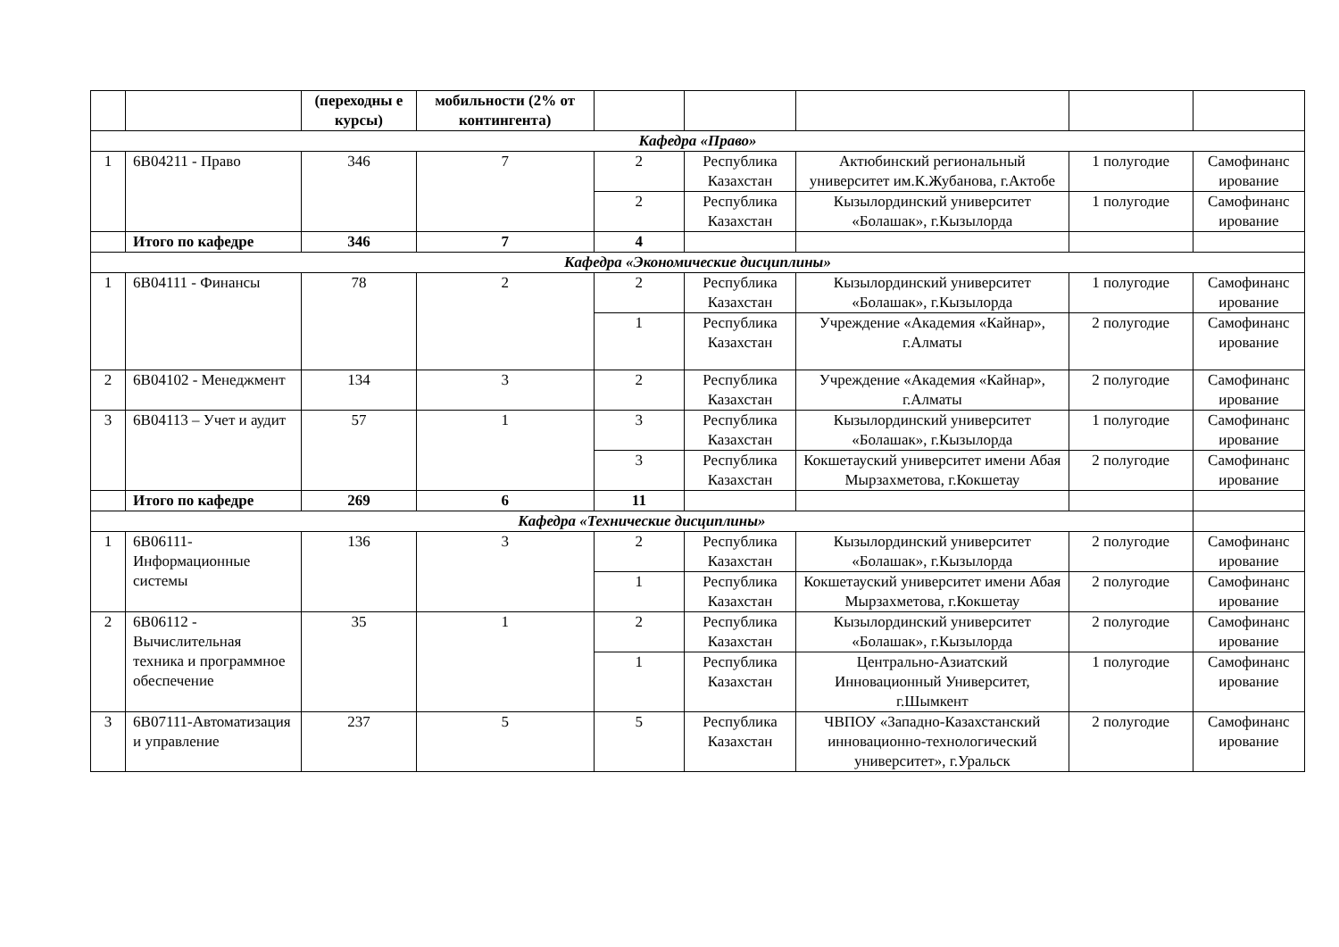| | | (переходны е курсы) | мобильности (2% от контингента) | | | | | |
| --- | --- | --- | --- | --- | --- | --- | --- | --- |
| Кафедра «Право» | | | | | | | | |
| 1 | 6В04211 - Право | 346 | 7 | 2 | Республика Казахстан | Актюбинский региональный университет им.К.Жубанова, г.Актобе | 1 полугодие | Самофинанс ирование |
| | | | | 2 | Республика Казахстан | Кызылординский университет «Болашак», г.Кызылорда | 1 полугодие | Самофинанс ирование |
| | Итого по кафедре | 346 | 7 | 4 | | | | |
| Кафедра «Экономические дисциплины» | | | | | | | | |
| 1 | 6В04111 - Финансы | 78 | 2 | 2 | Республика Казахстан | Кызылординский университет «Болашак», г.Кызылорда | 1 полугодие | Самофинанс ирование |
| | | | | 1 | Республика Казахстан | Учреждение «Академия «Кайнар», г.Алматы | 2 полугодие | Самофинанс ирование |
| 2 | 6В04102 - Менеджмент | 134 | 3 | 2 | Республика Казахстан | Учреждение «Академия «Кайнар», г.Алматы | 2 полугодие | Самофинанс ирование |
| 3 | 6В04113 – Учет и аудит | 57 | 1 | 3 | Республика Казахстан | Кызылординский университет «Болашак», г.Кызылорда | 1 полугодие | Самофинанс ирование |
| | | | | 3 | Республика Казахстан | Кокшетауский университет имени Абая Мырзахметова, г.Кокшетау | 2 полугодие | Самофинанс ирование |
| | Итого по кафедре | 269 | 6 | 11 | | | | |
| Кафедра «Технические дисциплины» | | | | | | | | |
| 1 | 6В06111-Информационные системы | 136 | 3 | 2 | Республика Казахстан | Кызылординский университет «Болашак», г.Кызылорда | 2 полугодие | Самофинанс ирование |
| | | | | 1 | Республика Казахстан | Кокшетауский университет имени Абая Мырзахметова, г.Кокшетау | 2 полугодие | Самофинанс ирование |
| 2 | 6В06112 - Вычислительная техника и программное обеспечение | 35 | 1 | 2 | Республика Казахстан | Кызылординский университет «Болашак», г.Кызылорда | 2 полугодие | Самофинанс ирование |
| | | | | 1 | Республика Казахстан | Центрально-Азиатский Инновационный Университет, г.Шымкент | 1 полугодие | Самофинанс ирование |
| 3 | 6В07111-Автоматизация и управление | 237 | 5 | 5 | Республика Казахстан | ЧВПОУ «Западно-Казахстанский инновационно-технологический университет», г.Уральск | 2 полугодие | Самофинанс ирование |